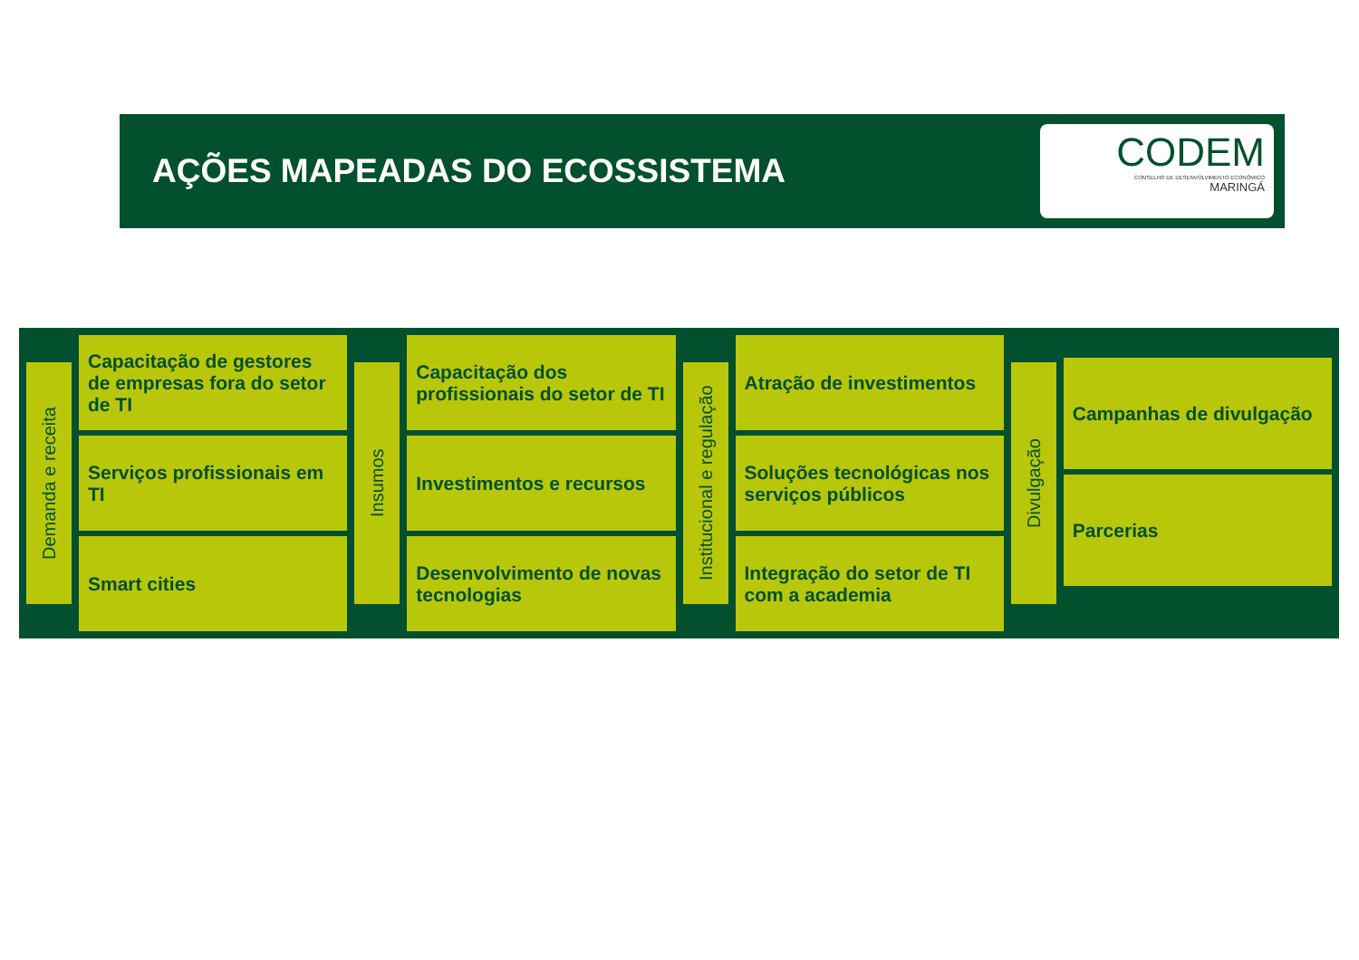AÇÕES MAPEADAS DO ECOSSISTEMA
CODEM
CONSELHO DE DESENVOLVIMENTO ECONÔMICO
MARINGÁ
Demanda e receita
Capacitação de gestores de empresas fora do setor de TI
Serviços profissionais em TI
Smart cities
Insumos
Capacitação dos profissionais do setor de TI
Investimentos e recursos
Desenvolvimento de novas tecnologias
Institucional e regulação
Atração de investimentos
Soluções tecnológicas nos serviços públicos
Integração do setor de TI com a academia
Divulgação
Campanhas de divulgação
Parcerias